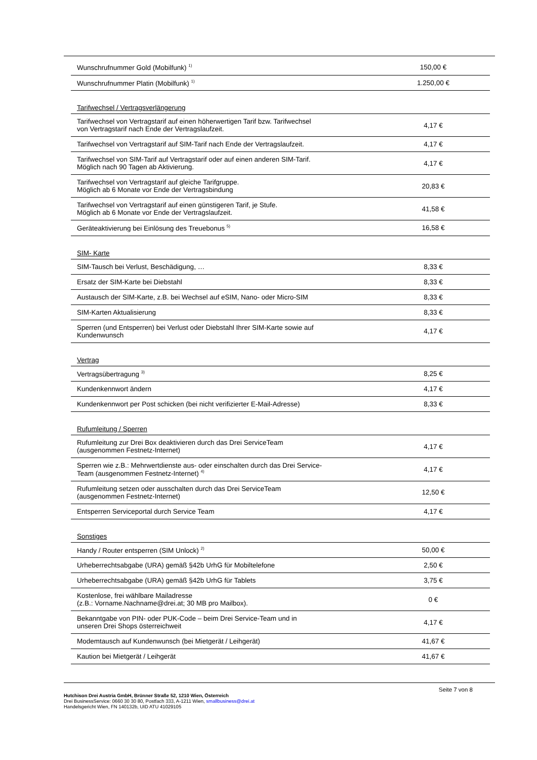| Wunschrufnummer Gold (Mobilfunk) <sup>1)</sup> | 150,00 € |
| Wunschrufnummer Platin (Mobilfunk) <sup>1)</sup> | 1.250,00 € |
| Tarifwechsel / Vertragsverlängerung | |
| Tarifwechsel von Vertragstarif auf einen höherwertigen Tarif bzw. Tarifwechsel von Vertragstarif nach Ende der Vertragslaufzeit. | 4,17 € |
| Tarifwechsel von Vertragstarif auf SIM-Tarif nach Ende der Vertragslaufzeit. | 4,17 € |
| Tarifwechsel von SIM-Tarif auf Vertragstarif oder auf einen anderen SIM-Tarif. Möglich nach 90 Tagen ab Aktivierung. | 4,17 € |
| Tarifwechsel von Vertragstarif auf gleiche Tarifgruppe. Möglich ab 6 Monate vor Ende der Vertragsbindung | 20,83 € |
| Tarifwechsel von Vertragstarif auf einen günstigeren Tarif, je Stufe. Möglich ab 6 Monate vor Ende der Vertragslaufzeit. | 41,58 € |
| Geräteaktivierung bei Einlösung des Treuebonus <sup>5)</sup> | 16,58 € |
| SIM- Karte | |
| SIM-Tausch bei Verlust, Beschädigung, … | 8,33 € |
| Ersatz der SIM-Karte bei Diebstahl | 8,33 € |
| Austausch der SIM-Karte, z.B. bei Wechsel auf eSIM, Nano- oder Micro-SIM | 8,33 € |
| SIM-Karten Aktualisierung | 8,33 € |
| Sperren (und Entsperren) bei Verlust oder Diebstahl Ihrer SIM-Karte sowie auf Kundenwunsch | 4,17 € |
| Vertrag | |
| Vertragsübertragung <sup>3)</sup> | 8,25 € |
| Kundenkennwort ändern | 4,17 € |
| Kundenkennwort per Post schicken (bei nicht verifizierter E-Mail-Adresse) | 8,33 € |
| Rufumleitung / Sperren | |
| Rufumleitung zur Drei Box deaktivieren durch das Drei ServiceTeam (ausgenommen Festnetz-Internet) | 4,17 € |
| Sperren wie z.B.: Mehrwertdienste aus- oder einschalten durch das Drei Service- Team (ausgenommen Festnetz-Internet) <sup>4)</sup> | 4,17 € |
| Rufumleitung setzen oder ausschalten durch das Drei ServiceTeam (ausgenommen Festnetz-Internet) | 12,50 € |
| Entsperren Serviceportal durch Service Team | 4,17 € |
| Sonstiges | |
| Handy / Router entsperren (SIM Unlock) <sup>2)</sup> | 50,00 € |
| Urheberrechtsabgabe (URA) gemäß §42b UrhG für Mobiltelefone | 2,50 € |
| Urheberrechtsabgabe (URA) gemäß §42b UrhG für Tablets | 3,75 € |
| Kostenlose, frei wählbare Mailadresse (z.B.: Vorname.Nachname@drei.at; 30 MB pro Mailbox). | 0 € |
| Bekanntgabe von PIN- oder PUK-Code – beim Drei Service-Team und in unseren Drei Shops österreichweit | 4,17 € |
| Modemtausch auf Kundenwunsch (bei Mietgerät / Leihgerät) | 41,67 € |
| Kaution bei Mietgerät / Leihgerät | 41,67 € |
Seite 7 von 8
Hutchison Drei Austria GmbH, Brünner Straße 52, 1210 Wien, Österreich
Drei BusinessService: 0660 30 30 80, Postfach 333, A-1211 Wien, smallbusiness@drei.at
Handelsgericht Wien, FN 140132b, UID ATU 41029105